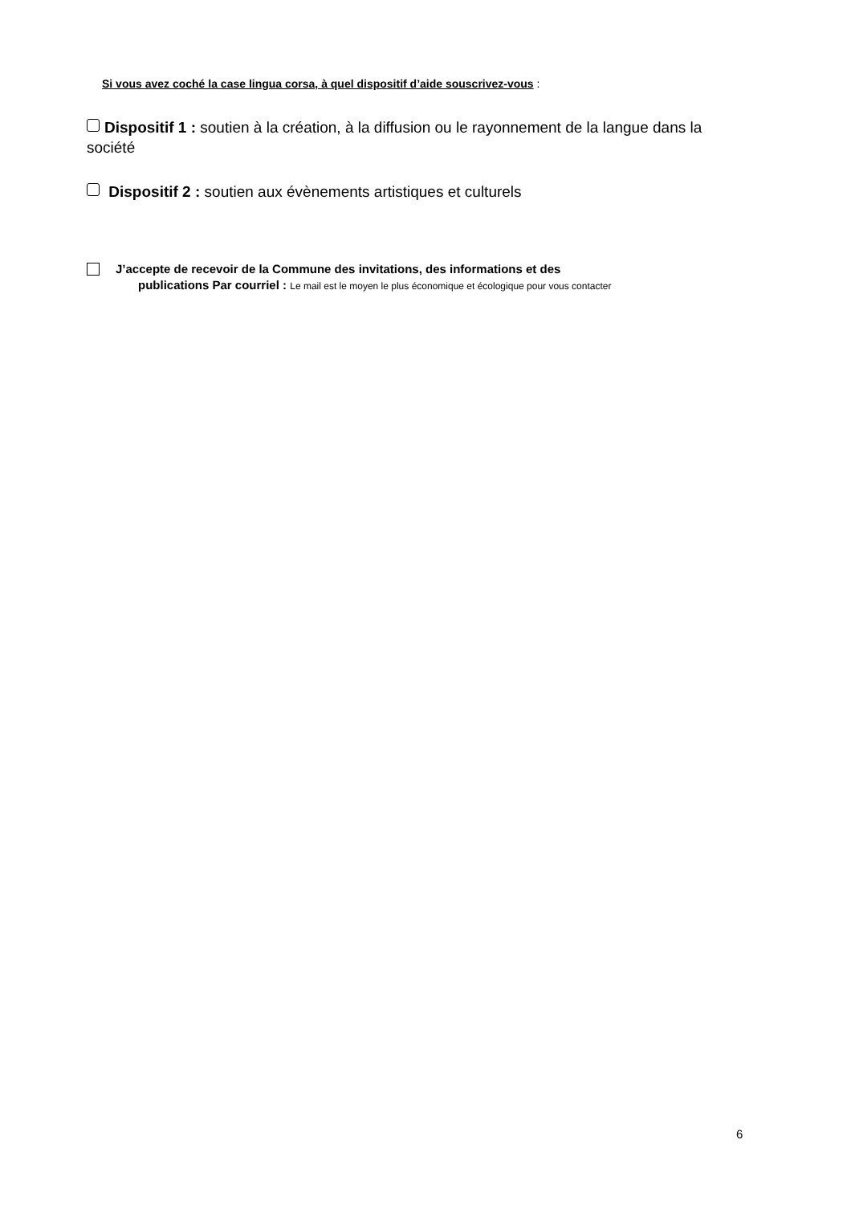Si vous avez coché la case lingua corsa, à quel dispositif d’aide souscrivez-vous :
Dispositif 1 : soutien à la création, à la diffusion ou le rayonnement de la langue dans la société
Dispositif 2 : soutien aux évènements artistiques et culturels
J’accepte de recevoir de la Commune des invitations, des informations et des
publications Par courriel : Le mail est le moyen le plus économique et écologique pour vous contacter
6